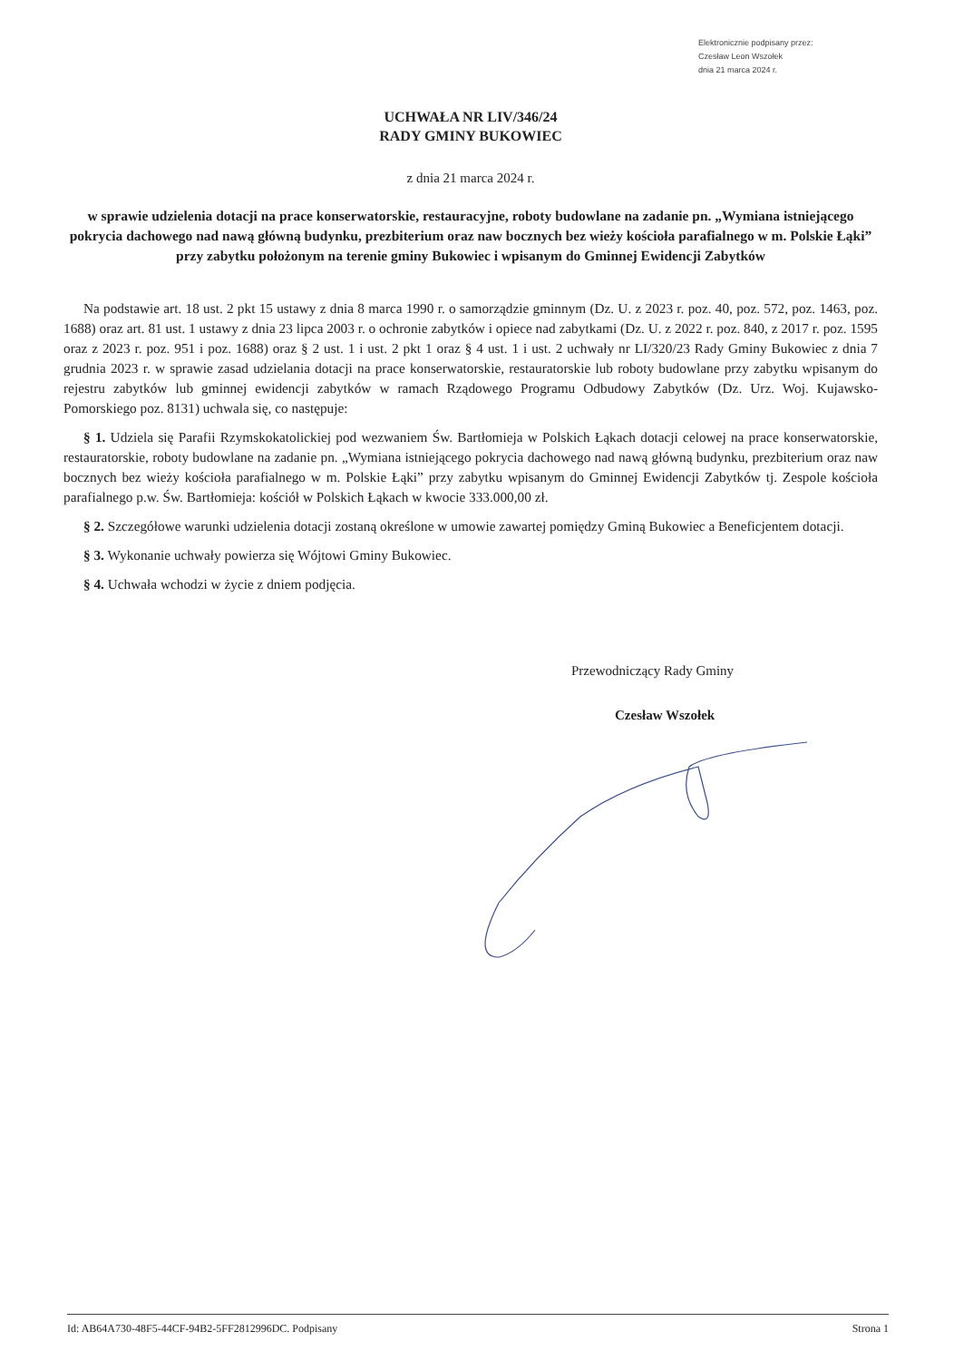Elektronicznie podpisany przez:
Czesław Leon Wszołek
dnia 21 marca 2024 r.
UCHWAŁA NR LIV/346/24
RADY GMINY BUKOWIEC
z dnia 21 marca 2024 r.
w sprawie udzielenia dotacji na prace konserwatorskie, restauracyjne, roboty budowlane na zadanie pn. „Wymiana istniejącego pokrycia dachowego nad nawą główną budynku, prezbiterium oraz naw bocznych bez wieży kościoła parafialnego w m. Polskie Łąki” przy zabytku położonym na terenie gminy Bukowiec i wpisanym do Gminnej Ewidencji Zabytków
Na podstawie art. 18 ust. 2 pkt 15 ustawy z dnia 8 marca 1990 r. o samorządzie gminnym (Dz. U. z 2023 r. poz. 40, poz. 572, poz. 1463, poz. 1688) oraz art. 81 ust. 1 ustawy z dnia 23 lipca 2003 r. o ochronie zabytków i opiece nad zabytkami (Dz. U. z 2022 r. poz. 840, z 2017 r. poz. 1595 oraz z 2023 r. poz. 951 i poz. 1688) oraz § 2 ust. 1 i ust. 2 pkt 1 oraz § 4 ust. 1 i ust. 2 uchwały nr LI/320/23 Rady Gminy Bukowiec z dnia 7 grudnia 2023 r. w sprawie zasad udzielania dotacji na prace konserwatorskie, restauratorskie lub roboty budowlane przy zabytku wpisanym do rejestru zabytków lub gminnej ewidencji zabytków w ramach Rządowego Programu Odbudowy Zabytków (Dz. Urz. Woj. Kujawsko-Pomorskiego poz. 8131) uchwala się, co następuje:
§ 1. Udziela się Parafii Rzymskokatolickiej pod wezwaniem Św. Bartłomieja w Polskich Łąkach dotacji celowej na prace konserwatorskie, restauratorskie, roboty budowlane na zadanie pn. „Wymiana istniejącego pokrycia dachowego nad nawą główną budynku, prezbiterium oraz naw bocznych bez wieży kościoła parafialnego w m. Polskie Łąki” przy zabytku wpisanym do Gminnej Ewidencji Zabytków tj. Zespole kościoła parafialnego p.w. Św. Bartłomieja: kościół w Polskich Łąkach w kwocie 333.000,00 zł.
§ 2. Szczegółowe warunki udzielenia dotacji zostaną określone w umowie zawartej pomiędzy Gminą Bukowiec a Beneficjentem dotacji.
§ 3. Wykonanie uchwały powierza się Wójtowi Gminy Bukowiec.
§ 4. Uchwała wchodzi w życie z dniem podjęcia.
Przewodniczący Rady Gminy
Czesław Wszołek
Id: AB64A730-48F5-44CF-94B2-5FF2812996DC. Podpisany Strona 1